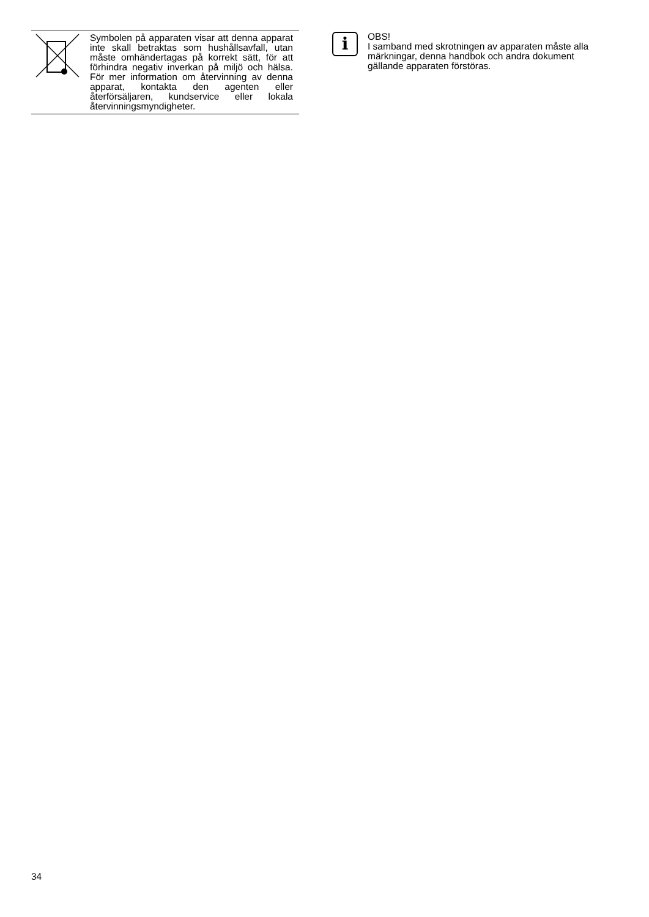Symbolen på apparaten visar att denna apparat inte skall betraktas som hushållsavfall, utan måste omhändertagas på korrekt sätt, för att förhindra negativ inverkan på miljö och hälsa. För mer information om återvinning av denna apparat, kontakta den agenten eller återförsäljaren, kundservice eller lokala återvinningsmyndigheter.
i
OBS!
I samband med skrotningen av apparaten måste alla märkningar, denna handbok och andra dokument gällande apparaten förstöras.
34